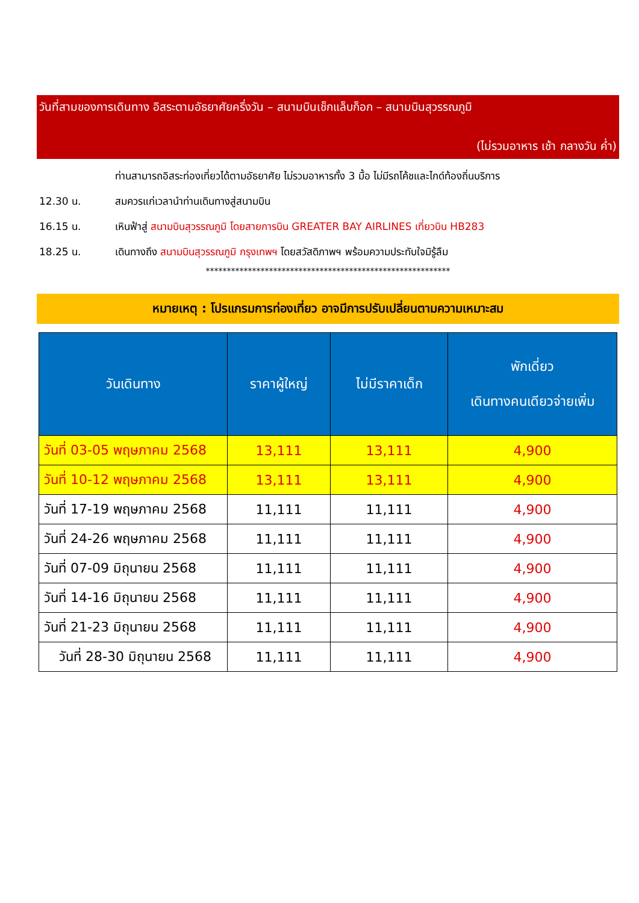วันที่สามของการเดินทาง อิสระตามอัธยาศัยครึ่งวัน – สนามบินเช็กแล็บก็อก – สนามบินสุวรรณภูมิ
(ไม่รวมอาหาร เช้า กลางวัน ค่ำ)
ท่านสามารถอิสระท่องเที่ยวได้ตามอัธยาศัย ไม่รวมอาหารทั้ง 3 มื้อ ไม่มีรถโค้ชและไกด์ท้องถิ่นบริการ
12.30 น. สมควรแก่เวลานำท่านเดินทางสู่สนามบิน
16.15 น. เหินฟ้าสู่ สนามบินสุวรรณภูมิ โดยสายการบิน GREATER BAY AIRLINES เที่ยวบิน HB283
18.25 น. เดินทางถึง สนามบินสุวรรณภูมิ กรุงเทพฯ โดยสวัสดิภาพฯ พร้อมความประทับใจมิรู้ลืม
**********************************************************
หมายเหตุ : โปรแกรมการท่องเที่ยว อาจมีการปรับเปลี่ยนตามความเหมาะสม
| วันเดินทาง | ราคาผู้ใหญ่ | ไม่มีราคาเด็ก | พักเดี่ยว เดินทางคนเดียวจ่ายเพิ่ม |
| --- | --- | --- | --- |
| วันที่ 03-05 พฤษภาคม 2568 | 13,111 | 13,111 | 4,900 |
| วันที่ 10-12 พฤษภาคม 2568 | 13,111 | 13,111 | 4,900 |
| วันที่ 17-19 พฤษภาคม 2568 | 11,111 | 11,111 | 4,900 |
| วันที่ 24-26 พฤษภาคม 2568 | 11,111 | 11,111 | 4,900 |
| วันที่ 07-09 มิถุนายน 2568 | 11,111 | 11,111 | 4,900 |
| วันที่ 14-16 มิถุนายน 2568 | 11,111 | 11,111 | 4,900 |
| วันที่ 21-23 มิถุนายน 2568 | 11,111 | 11,111 | 4,900 |
| วันที่ 28-30 มิถุนายน 2568 | 11,111 | 11,111 | 4,900 |